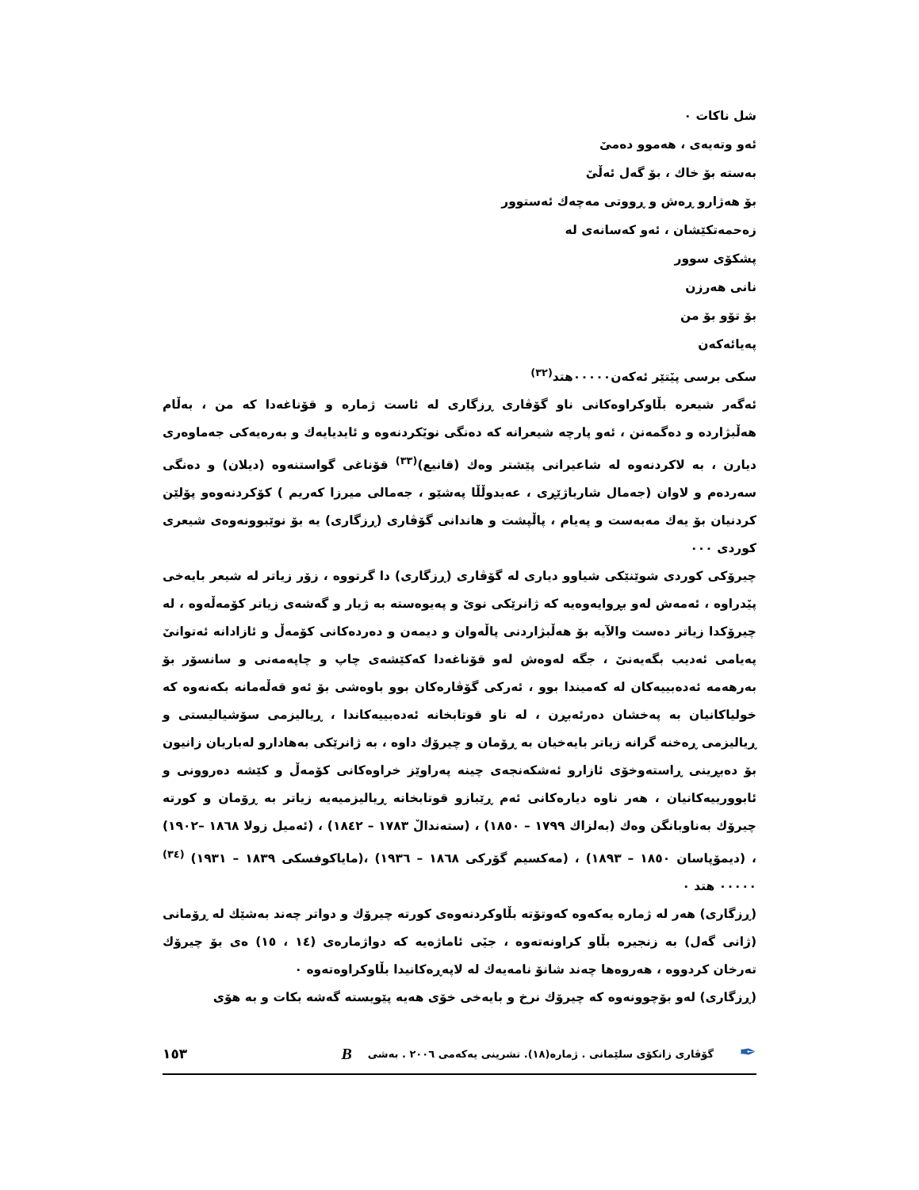شل ناكات ٠
ئەو وتەیەی ، هەموو دەمیٚ
بەستە بۆ خاك ، بۆ گەل ئەڵیٚ
بۆ هەژارو ڕەش و ڕووتی مەچەك ئەستوور
زەحمەتكێشان ، ئەو كەسانەی لە
پشكۆی سوور
نانی هەرزن
بۆ تۆو بۆ من
پەیائەكەن
سكی برسی پیٚتێر ئەكەن٠٠٠٠٠هتد<sup>(٣٢)</sup>
ئەگەر شیعرە بڵاوكراوەكانی ناو گۆڤاری ڕزگاری لە ئاست ژمارە و قۆناغەدا كە من ، بەڵام هەڵبژاردە و دەگمەنن ، ئەو پارچە شیعرانە كە دەنگی نویٚكردنەوە و ئایدیایەك و بەرەیەكی جەماوەری دیارن ، بە لاكردنەوە لە شاعیرانی پێشتر وەك (قانیع)<sup>(٣٣)</sup> قۆناغی گواستنەوە (دیلان) و دەنگی سەردەم و لاوان (جەمال شارباژێڕی ، عەبدوڵڵا پەشێو ، جەمالی میرزا كەریم ) كۆكردنەوەو پۆلێن كردنیان بۆ یەك مەبەست و پەیام ، پاڵپشت و هاندانی گۆڤاری (ڕزگاری) یە بۆ نوێبوونەوەی شیعری كوردی ٠٠٠
چیرۆكی كوردی شوێنێكی شیاوو دیاری لە گۆڤاری (ڕزگاری) دا گرتووە ، زۆر زیاتر لە شیعر بایەخی پیٚدراوە ، ئەمەش لەو بڕوایەوەیە كە ژانرێكی نویٚ و پەیوەستە بە ژیار و گەشەی زیاتر كۆمەڵەوە ، لە چیرۆكدا زیاتر دەست والآیە بۆ هەڵبژاردنی پاڵەوان و دیمەن و دەردەكانی كۆمەڵ و ئازادانە ئەتوانیٚ پەیامی ئەدیب بگەیەنیٚ ، جگە لەوەش لەو قۆناغەدا كەكێشەی چاپ و چاپەمەنی و سانسۆر بۆ بەرهەمە ئەدەبییەكان لە كەمیندا بوو ، ئەركی گۆڤارەكان بوو باوەشی بۆ ئەو قەڵەمانە بكەنەوە كە خولیاكانیان بە پەخشان دەرئەبڕن ، لە ناو قوتابخانە ئەدەبییەكاندا ، ڕیالیزمی سۆشیالیستی و ڕیالیزمی ڕەخنە گرانە زیاتر بایەخیان بە ڕۆمان و چیرۆك داوە ، بە ژانرێكی بەهادارو لەباریان زانیون بۆ دەبڕینی ڕاستەوخۆی ئازارو ئەشكەنجەی چینە پەراوێز خراوەكانی كۆمەڵ و كێشە دەروونی و ئابوورییەكانیان ، هەر ناوە دیارەكانی ئەم ڕێبازو قوتابخانە ڕیالیزمیەیە زیاتر بە ڕۆمان و كورتە چیرۆك بەناوبانگن وەك (بەلزاك ١٧٩٩ – ١٨٥٠) ، (ستەندالٚ ١٧٨٣ – ١٨٤٢) ، (ئەمیل زولا ١٨٦٨ –١٩٠٢) ، (دیمۆپاسان ١٨٥٠ – ١٨٩٣) ، (مەكسیم گۆركی ١٨٦٨ – ١٩٣٦) ،(مایاكوفسكی ١٨٣٩ – ١٩٣١) <sup>(٣٤)</sup> ٠٠٠٠٠ هتد ٠
(ڕزگاری) هەر لە ژمارە یەكەوە كەوتۆتە بڵاوكردنەوەی كورتە چیرۆك و دواتر چەند بەشێك لە ڕۆمانی (ژانی گەل) بە زنجیرە بڵاو كراونەتەوە ، جیٚی ئاماژەیە كە دواژمارەی (١٤ ، ١٥) ەی بۆ چیرۆك تەرخان كردووە ، هەروەها چەند شانۆ نامەیەك لە لاپەڕەكانیدا بڵاوكراوەتەوە ٠
(ڕزگاری) لەو بۆچوونەوە كە چیرۆك نرخ و بایەخی خۆی هەیە پێویستە گەشە بكات و بە هۆی
✒ گۆڤاری زانكۆی سلێمانی . ژمارە(١٨). تشرینی یەكەمی ٢٠٠٦ . بەشی B ١٥٣